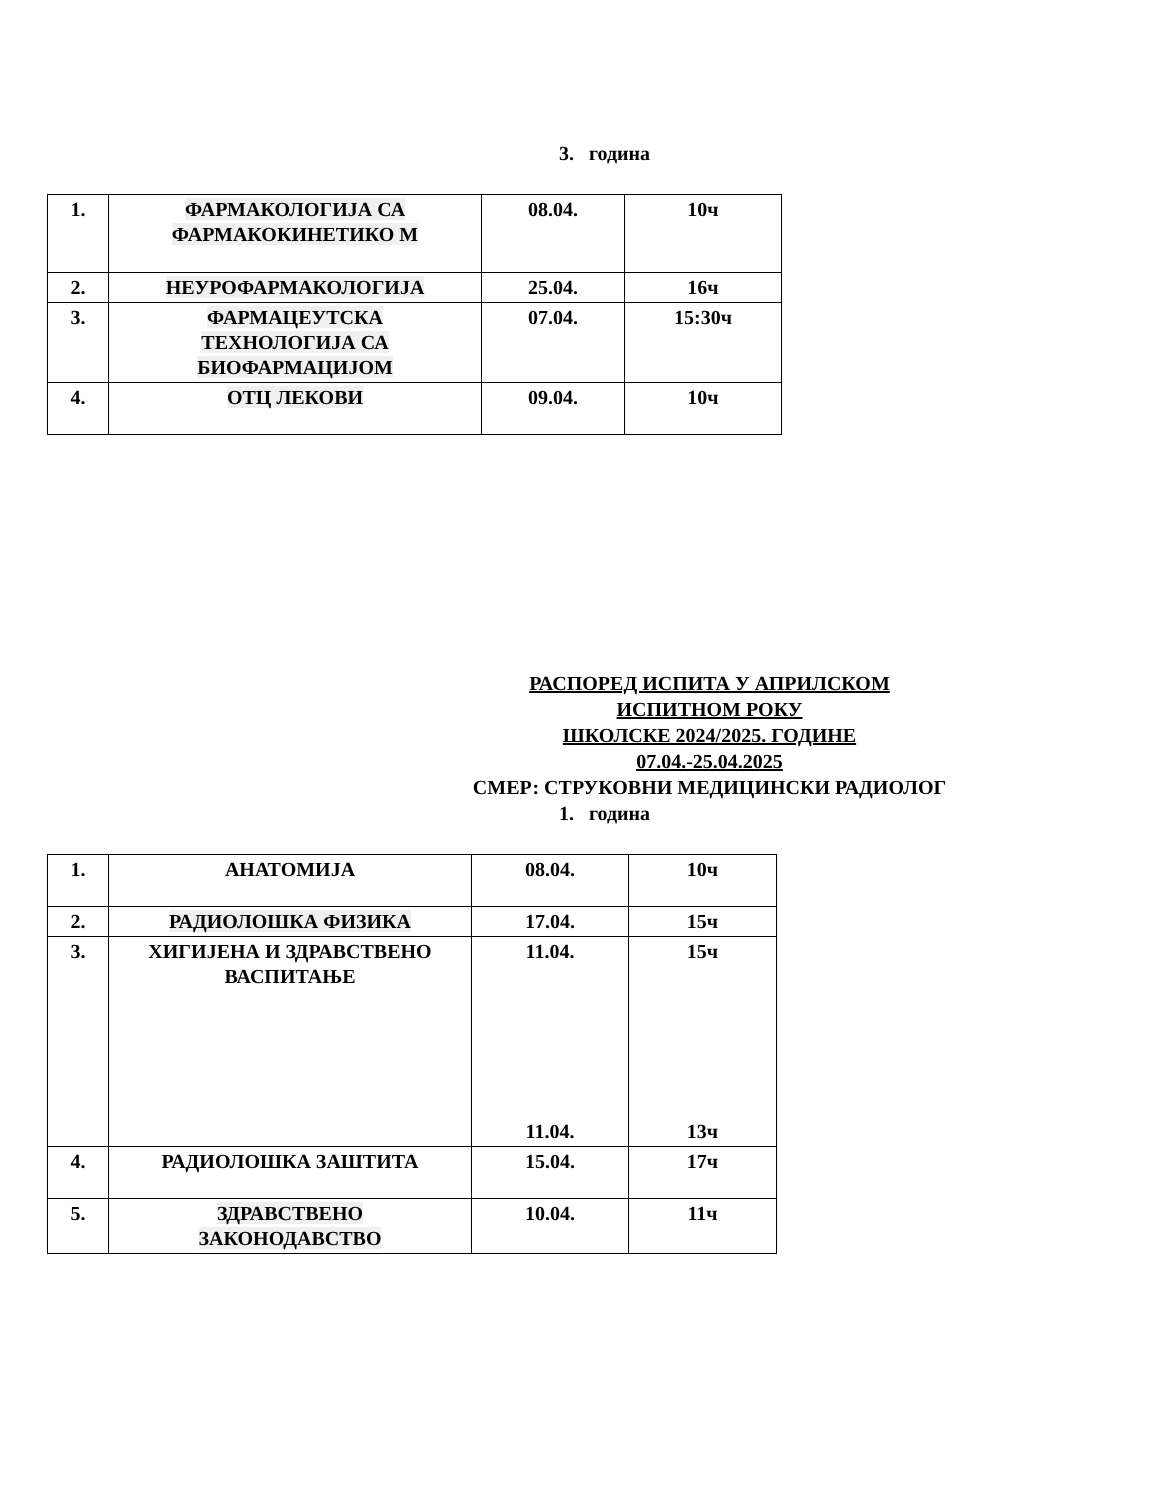3. година
| 1. | ФАРМАКОЛОГИЈА СА ФАРМАКОКИНЕТИКО М | 08.04. | 10ч |
| 2. | НЕУРОФАРМАКОЛОГИЈА | 25.04. | 16ч |
| 3. | ФАРМАЦЕУТСКА ТЕХНОЛОГИЈА СА БИОФАРМАЦИЈОМ | 07.04. | 15:30ч |
| 4. | ОТЦ ЛЕКОВИ | 09.04. | 10ч |
РАСПОРЕД ИСПИТА У АПРИЛСКОМ
ИСПИТНОМ РОКУ
ШКОЛСКЕ 2024/2025. ГОДИНЕ
07.04.-25.04.2025
СМЕР: СТРУКОВНИ МЕДИЦИНСКИ РАДИОЛОГ
1. година
| 1. | АНАТОМИЈА | 08.04. | 10ч |
| 2. | РАДИОЛОШКА ФИЗИКА | 17.04. | 15ч |
| 3. | ХИГИЈЕНА И ЗДРАВСТВЕНО ВАСПИТАЊЕ | 11.04. 11.04. | 15ч 13ч |
| 4. | РАДИОЛОШКА ЗАШТИТА | 15.04. | 17ч |
| 5. | ЗДРАВСТВЕНО ЗАКОНОДАВСТВО | 10.04. | 11ч |